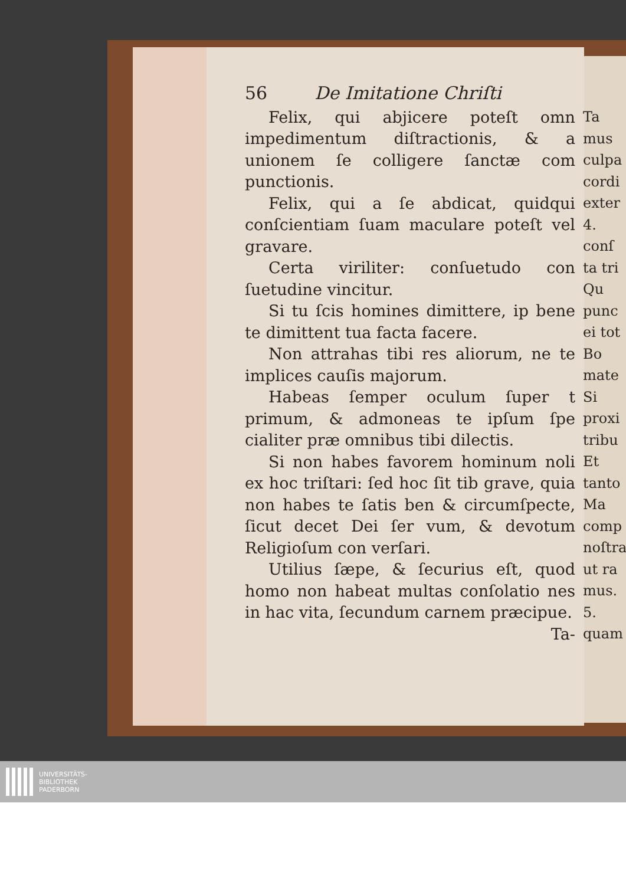56 De Imitatione Chriſti
Felix, qui abjicere poteſt omn impedimentum diſtractionis, & a unionem ſe colligere ſanctæ com punctionis.
Felix, qui a ſe abdicat, quidqui conſcientiam ſuam maculare poteſt vel gravare.
Certa viriliter: conſuetudo con ſuetudine vincitur.
Si tu ſcis homines dimittere, ip bene te dimittent tua facta facere.
Non attrahas tibi res aliorum, ne te implices cauſis majorum.
Habeas ſemper oculum ſuper t primum, & admoneas te ipſum ſpe cialiter præ omnibus tibi dilectis.
Si non habes favorem hominum noli ex hoc triſtari: ſed hoc ſit tib grave, quia non habes te ſatis ben & circumſpecte, ſicut decet Dei ſer vum, & devotum Religioſum con verſari.
Utilius ſæpe, & ſecurius eſt, quod homo non habeat multas conſolatio nes in hac vita, ſecundum carnem præcipue.
Ta-
Ta
mus
culpa
cordi
exter
4.
conſ
ta tri
Qu
punc
ei tot
Bo
mate
Si
proxi
tribu
Et
tanto
Ma
comp
noſtra
ut ra
mus.
5.
quam
UNIVERSITÄTS-
BIBLIOTHEK
PADERBORN